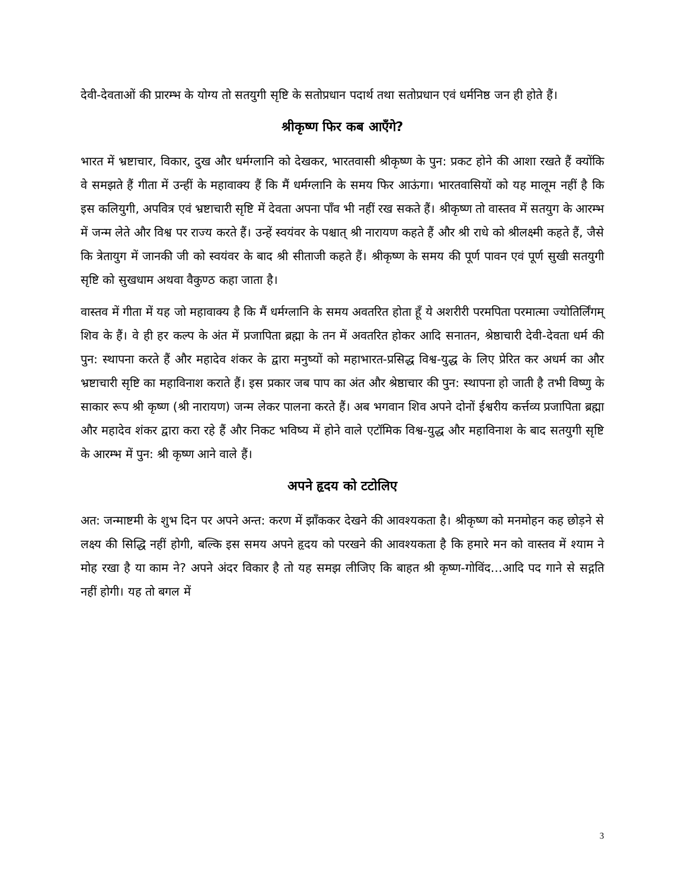देवी-देवताओं की प्रारम्भ के योग्य तो सतयुगी सृष्टि के सतोप्रधान पदार्थ तथा सतोप्रधान एवं धर्मनिष्ठ जन ही होते हैं।
श्रीकृष्ण फिर कब आएँगे?
भारत में भ्रष्टाचार, विकार, दुख और धर्मग्लानि को देखकर, भारतवासी श्रीकृष्ण के पुन: प्रकट होने की आशा रखते हैं क्योंकि वे समझते हैं गीता में उन्हीं के महावाक्य हैं कि मैं धर्मग्लानि के समय फिर आऊंगा। भारतवासियों को यह मालूम नहीं है कि इस कलियुगी, अपवित्र एवं भ्रष्टाचारी सृष्टि में देवता अपना पाँव भी नहीं रख सकते हैं। श्रीकृष्ण तो वास्तव में सतयुग के आरम्भ में जन्म लेते और विश्व पर राज्य करते हैं। उन्हें स्वयंवर के पश्चात् श्री नारायण कहते हैं और श्री राधे को श्रीलक्ष्मी कहते हैं, जैसे कि त्रेतायुग में जानकी जी को स्वयंवर के बाद श्री सीताजी कहते हैं। श्रीकृष्ण के समय की पूर्ण पावन एवं पूर्ण सुखी सतयुगी सृष्टि को सुखधाम अथवा वैकुण्ठ कहा जाता है।
वास्तव में गीता में यह जो महावाक्य है कि मैं धर्मग्लानि के समय अवतरित होता हूँ ये अशरीरी परमपिता परमात्मा ज्योतिर्लिंगम् शिव के हैं। वे ही हर कल्प के अंत में प्रजापिता ब्रह्मा के तन में अवतरित होकर आदि सनातन, श्रेष्ठाचारी देवी-देवता धर्म की पुन: स्थापना करते हैं और महादेव शंकर के द्वारा मनुष्यों को महाभारत-प्रसिद्ध विश्व-युद्ध के लिए प्रेरित कर अधर्म का और भ्रष्टाचारी सृष्टि का महाविनाश कराते हैं। इस प्रकार जब पाप का अंत और श्रेष्ठाचार की पुन: स्थापना हो जाती है तभी विष्णु के साकार रूप श्री कृष्ण (श्री नारायण) जन्म लेकर पालना करते हैं। अब भगवान शिव अपने दोनों ईश्वरीय कर्त्तव्य प्रजापिता ब्रह्मा और महादेव शंकर द्वारा करा रहे हैं और निकट भविष्य में होने वाले एटॉमिक विश्व-युद्ध और महाविनाश के बाद सतयुगी सृष्टि के आरम्भ में पुन: श्री कृष्ण आने वाले हैं।
अपने हृदय को टटोलिए
अत: जन्माष्टमी के शुभ दिन पर अपने अन्त: करण में झाँककर देखने की आवश्यकता है। श्रीकृष्ण को मनमोहन कह छोड़ने से लक्ष्य की सिद्धि नहीं होगी, बल्कि इस समय अपने हृदय को परखने की आवश्यकता है कि हमारे मन को वास्तव में श्याम ने मोह रखा है या काम ने? अपने अंदर विकार है तो यह समझ लीजिए कि बाहत श्री कृष्ण-गोविंद…आदि पद गाने से सद्गति नहीं होगी। यह तो बगल में
3